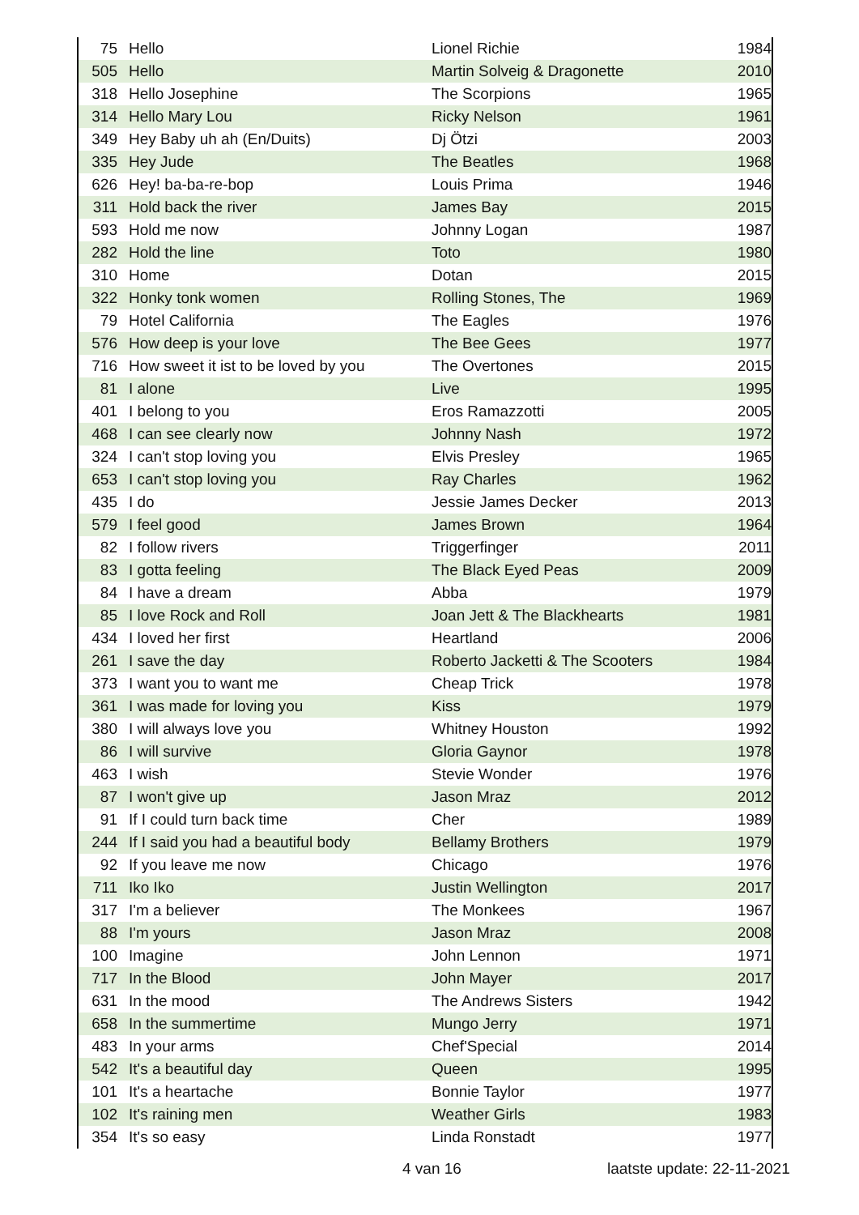| 75 | Hello | Lionel Richie | 1984 |
| 505 | Hello | Martin Solveig & Dragonette | 2010 |
| 318 | Hello Josephine | The Scorpions | 1965 |
| 314 | Hello Mary Lou | Ricky Nelson | 1961 |
| 349 | Hey Baby uh ah (En/Duits) | Dj Ötzi | 2003 |
| 335 | Hey Jude | The Beatles | 1968 |
| 626 | Hey! ba-ba-re-bop | Louis Prima | 1946 |
| 311 | Hold back the river | James Bay | 2015 |
| 593 | Hold me now | Johnny Logan | 1987 |
| 282 | Hold the line | Toto | 1980 |
| 310 | Home | Dotan | 2015 |
| 322 | Honky tonk women | Rolling Stones, The | 1969 |
| 79 | Hotel California | The Eagles | 1976 |
| 576 | How deep is your love | The Bee Gees | 1977 |
| 716 | How sweet it ist to be loved by you | The Overtones | 2015 |
| 81 | I alone | Live | 1995 |
| 401 | I belong to you | Eros Ramazzotti | 2005 |
| 468 | I can see clearly now | Johnny Nash | 1972 |
| 324 | I can't stop loving you | Elvis Presley | 1965 |
| 653 | I can't stop loving you | Ray Charles | 1962 |
| 435 | I do | Jessie James Decker | 2013 |
| 579 | I feel good | James Brown | 1964 |
| 82 | I follow rivers | Triggerfinger | 2011 |
| 83 | I gotta feeling | The Black Eyed Peas | 2009 |
| 84 | I have a dream | Abba | 1979 |
| 85 | I love Rock and Roll | Joan Jett & The Blackhearts | 1981 |
| 434 | I loved her first | Heartland | 2006 |
| 261 | I save the day | Roberto Jacketti & The Scooters | 1984 |
| 373 | I want you to want me | Cheap Trick | 1978 |
| 361 | I was made for loving you | Kiss | 1979 |
| 380 | I will always love you | Whitney Houston | 1992 |
| 86 | I will survive | Gloria Gaynor | 1978 |
| 463 | I wish | Stevie Wonder | 1976 |
| 87 | I won't give up | Jason Mraz | 2012 |
| 91 | If I could turn back time | Cher | 1989 |
| 244 | If I said you had a beautiful body | Bellamy Brothers | 1979 |
| 92 | If you leave me now | Chicago | 1976 |
| 711 | Iko Iko | Justin Wellington | 2017 |
| 317 | I'm a believer | The Monkees | 1967 |
| 88 | I'm yours | Jason Mraz | 2008 |
| 100 | Imagine | John Lennon | 1971 |
| 717 | In the Blood | John Mayer | 2017 |
| 631 | In the mood | The Andrews Sisters | 1942 |
| 658 | In the summertime | Mungo Jerry | 1971 |
| 483 | In your arms | Chef'Special | 2014 |
| 542 | It's a beautiful day | Queen | 1995 |
| 101 | It's a heartache | Bonnie Taylor | 1977 |
| 102 | It's raining men | Weather Girls | 1983 |
| 354 | It's so easy | Linda Ronstadt | 1977 |
4 van 16 laatste update: 22-11-2021